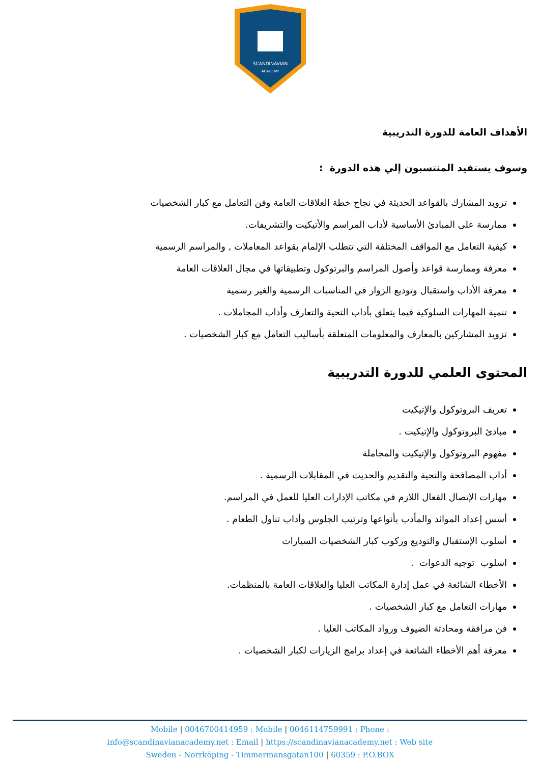SCANDINAVIAN
ACADEMY
الأهداف العامة للدورة التدريبية
وسوف يستفيد المنتسبون إلي هذه الدورة :
تزويد المشارك بالقواعد الحديثة في نجاح خطة العلاقات العامة وفن التعامل مع كبار الشخصيات
ممارسة على المبادئ الأساسية لأداب المراسم والأتيكيت والتشريفات.
كيفية التعامل مع المواقف المختلفة التي تتطلب الإلمام بقواعد المعاملات , والمراسم الرسمية
معرفة وممارسة قواعد وأصول المراسم والبرتوكول وتطبيقاتها في مجال العلاقات العامة
معرفة الأداب واستقبال وتوديع الزوار في المناسبات الرسمية والغير رسمية
تنمية المهارات السلوكية فيما يتعلق بأداب التحية والتعارف وأداب المجاملات .
تزويد المشاركين بالمعارف والمعلومات المتعلقة بأساليب التعامل مع كبار الشخصيات .
المحتوى العلمي للدورة التدريبية
تعريف البروتوكول والإتيكيت
مبادئ البروتوكول والإتيكيت .
مفهوم البروتوكول والإتيكيت والمجاملة
أداب المصافحة والتحية والتقديم والحديث في المقابلات الرسمية .
مهارات الإتصال الفعال اللازم في مكاتب الإدارات العليا للعمل في المراسم.
أسس إعداد الموائد والمأدب بأنواعها وترتيب الجلوس وأداب تناول الطعام .
أسلوب الإستقبال والتوديع وركوب كبار الشخصيات السيارات
اسلوب توجيه الدعوات .
الأخطاء الشائعة في عمل إدارة المكاتب العليا والعلاقات العامة بالمنظمات.
مهارات التعامل مع كبار الشخصيات .
فن مرافقة ومحادثة الضيوف ورواد المكاتب العليا .
معرفة أهم الأخطاء الشائعة في إعداد برامج الزيارات لكبار الشخصيات .
Mobile | 0046700414959 : Mobile | 0046114759991 : Phone :
info@scandinavianacademy.net : Email | https://scandinavianacademy.net : Web site
Sweden - Norrköping - Timmermansgatan100 | 60359 : P.O.BOX